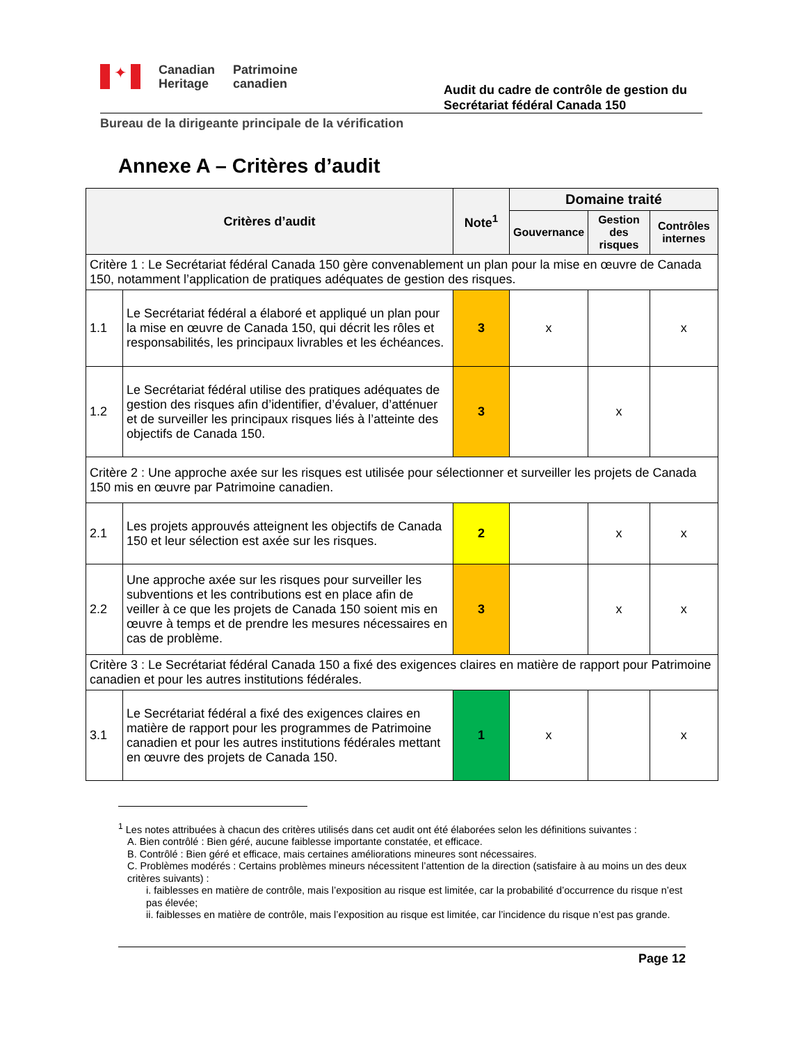✦
Canadian
Heritage
Patrimoine
canadien
Audit du cadre de contrôle de gestion du
Secrétariat fédéral Canada 150
Bureau de la dirigeante principale de la vérification
Annexe A – Critères d’audit
| Critères d’audit | | Note<sup>1</sup> | Domaine traité | | |
| --- | --- | --- | --- | --- | --- |
| | | | Gouvernance | Gestion des risques | Contrôles internes |
| Critère 1 : Le Secrétariat fédéral Canada 150 gère convenablement un plan pour la mise en œuvre de Canada 150, notamment l’application de pratiques adéquates de gestion des risques. | | | | | |
| 1.1 | Le Secrétariat fédéral a élaboré et appliqué un plan pour la mise en œuvre de Canada 150, qui décrit les rôles et responsabilités, les principaux livrables et les échéances. | 3 | x | | x |
| 1.2 | Le Secrétariat fédéral utilise des pratiques adéquates de gestion des risques afin d’identifier, d’évaluer, d’atténuer et de surveiller les principaux risques liés à l’atteinte des objectifs de Canada 150. | 3 | | x | |
| Critère 2 : Une approche axée sur les risques est utilisée pour sélectionner et surveiller les projets de Canada 150 mis en œuvre par Patrimoine canadien. | | | | | |
| 2.1 | Les projets approuvés atteignent les objectifs de Canada 150 et leur sélection est axée sur les risques. | 2 | | x | x |
| 2.2 | Une approche axée sur les risques pour surveiller les subventions et les contributions est en place afin de veiller à ce que les projets de Canada 150 soient mis en œuvre à temps et de prendre les mesures nécessaires en cas de problème. | 3 | | x | x |
| Critère 3 : Le Secrétariat fédéral Canada 150 a fixé des exigences claires en matière de rapport pour Patrimoine canadien et pour les autres institutions fédérales. | | | | | |
| 3.1 | Le Secrétariat fédéral a fixé des exigences claires en matière de rapport pour les programmes de Patrimoine canadien et pour les autres institutions fédérales mettant en œuvre des projets de Canada 150. | 1 | x | | x |
<sup>1</sup> Les notes attribuées à chacun des critères utilisés dans cet audit ont été élaborées selon les définitions suivantes :
A. Bien contrôlé : Bien géré, aucune faiblesse importante constatée, et efficace.
B. Contrôlé : Bien géré et efficace, mais certaines améliorations mineures sont nécessaires.
C. Problèmes modérés : Certains problèmes mineurs nécessitent l’attention de la direction (satisfaire à au moins un des deux critères suivants) :
i. faiblesses en matière de contrôle, mais l’exposition au risque est limitée, car la probabilité d’occurrence du risque n’est pas élevée;
ii. faiblesses en matière de contrôle, mais l’exposition au risque est limitée, car l’incidence du risque n’est pas grande.
Page 12